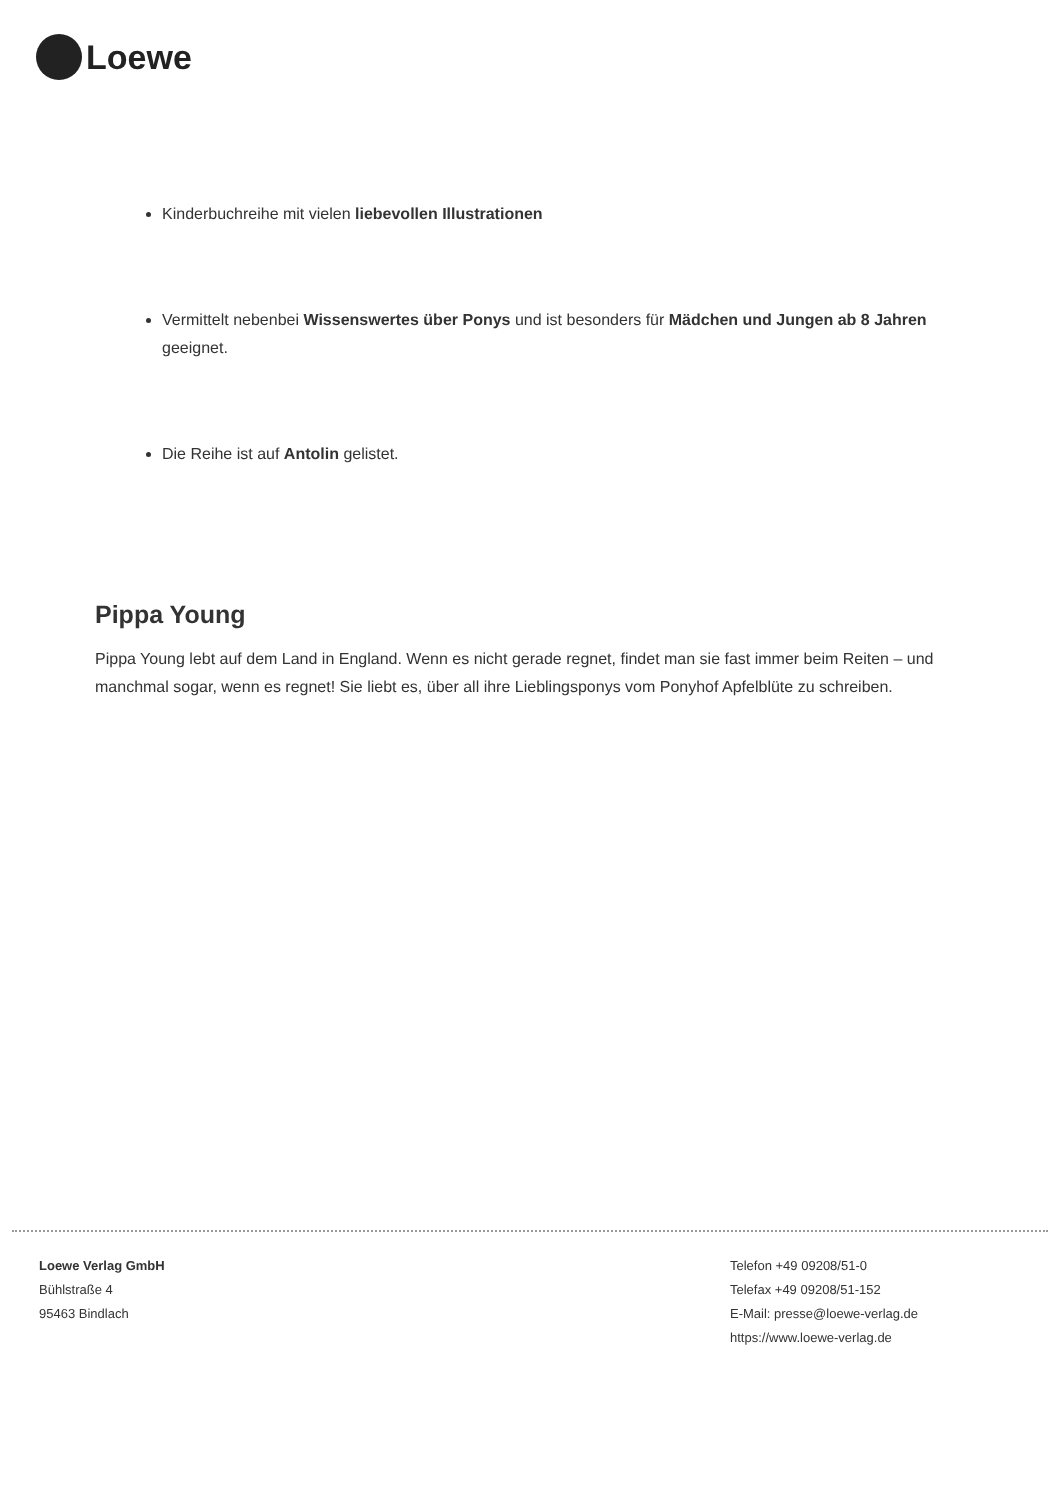Loewe
Kinderbuchreihe mit vielen liebevollen Illustrationen
Vermittelt nebenbei Wissenswertes über Ponys und ist besonders für Mädchen und Jungen ab 8 Jahren geeignet.
Die Reihe ist auf Antolin gelistet.
Pippa Young
Pippa Young lebt auf dem Land in England. Wenn es nicht gerade regnet, findet man sie fast immer beim Reiten – und manchmal sogar, wenn es regnet! Sie liebt es, über all ihre Lieblingsponys vom Ponyhof Apfelblüte zu schreiben.
Loewe Verlag GmbH
Bühlstraße 4
95463 Bindlach
Telefon +49 09208/51-0
Telefax +49 09208/51-152
E-Mail: presse@loewe-verlag.de
https://www.loewe-verlag.de